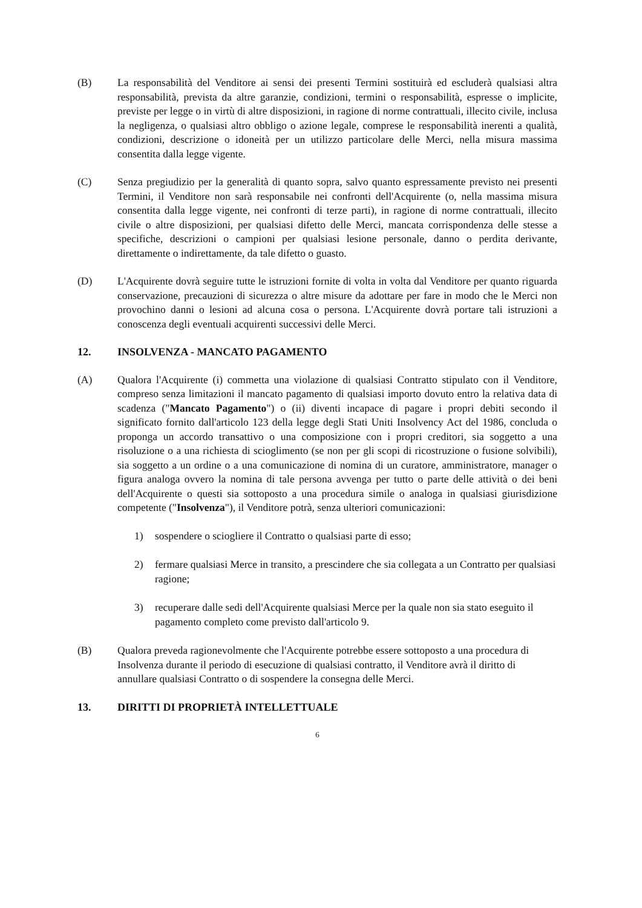(B) La responsabilità del Venditore ai sensi dei presenti Termini sostituirà ed escluderà qualsiasi altra responsabilità, prevista da altre garanzie, condizioni, termini o responsabilità, espresse o implicite, previste per legge o in virtù di altre disposizioni, in ragione di norme contrattuali, illecito civile, inclusa la negligenza, o qualsiasi altro obbligo o azione legale, comprese le responsabilità inerenti a qualità, condizioni, descrizione o idoneità per un utilizzo particolare delle Merci, nella misura massima consentita dalla legge vigente.
(C) Senza pregiudizio per la generalità di quanto sopra, salvo quanto espressamente previsto nei presenti Termini, il Venditore non sarà responsabile nei confronti dell'Acquirente (o, nella massima misura consentita dalla legge vigente, nei confronti di terze parti), in ragione di norme contrattuali, illecito civile o altre disposizioni, per qualsiasi difetto delle Merci, mancata corrispondenza delle stesse a specifiche, descrizioni o campioni per qualsiasi lesione personale, danno o perdita derivante, direttamente o indirettamente, da tale difetto o guasto.
(D) L'Acquirente dovrà seguire tutte le istruzioni fornite di volta in volta dal Venditore per quanto riguarda conservazione, precauzioni di sicurezza o altre misure da adottare per fare in modo che le Merci non provochino danni o lesioni ad alcuna cosa o persona. L'Acquirente dovrà portare tali istruzioni a conoscenza degli eventuali acquirenti successivi delle Merci.
12. INSOLVENZA - MANCATO PAGAMENTO
(A) Qualora l'Acquirente (i) commetta una violazione di qualsiasi Contratto stipulato con il Venditore, compreso senza limitazioni il mancato pagamento di qualsiasi importo dovuto entro la relativa data di scadenza ("Mancato Pagamento") o (ii) diventi incapace di pagare i propri debiti secondo il significato fornito dall'articolo 123 della legge degli Stati Uniti Insolvency Act del 1986, concluda o proponga un accordo transattivo o una composizione con i propri creditori, sia soggetto a una risoluzione o a una richiesta di scioglimento (se non per gli scopi di ricostruzione o fusione solvibili), sia soggetto a un ordine o a una comunicazione di nomina di un curatore, amministratore, manager o figura analoga ovvero la nomina di tale persona avvenga per tutto o parte delle attività o dei beni dell'Acquirente o questi sia sottoposto a una procedura simile o analoga in qualsiasi giurisdizione competente ("Insolvenza"), il Venditore potrà, senza ulteriori comunicazioni:
1) sospendere o sciogliere il Contratto o qualsiasi parte di esso;
2) fermare qualsiasi Merce in transito, a prescindere che sia collegata a un Contratto per qualsiasi ragione;
3) recuperare dalle sedi dell'Acquirente qualsiasi Merce per la quale non sia stato eseguito il pagamento completo come previsto dall'articolo 9.
(B) Qualora preveda ragionevolmente che l'Acquirente potrebbe essere sottoposto a una procedura di Insolvenza durante il periodo di esecuzione di qualsiasi contratto, il Venditore avrà il diritto di annullare qualsiasi Contratto o di sospendere la consegna delle Merci.
13. DIRITTI DI PROPRIETÀ INTELLETTUALE
6